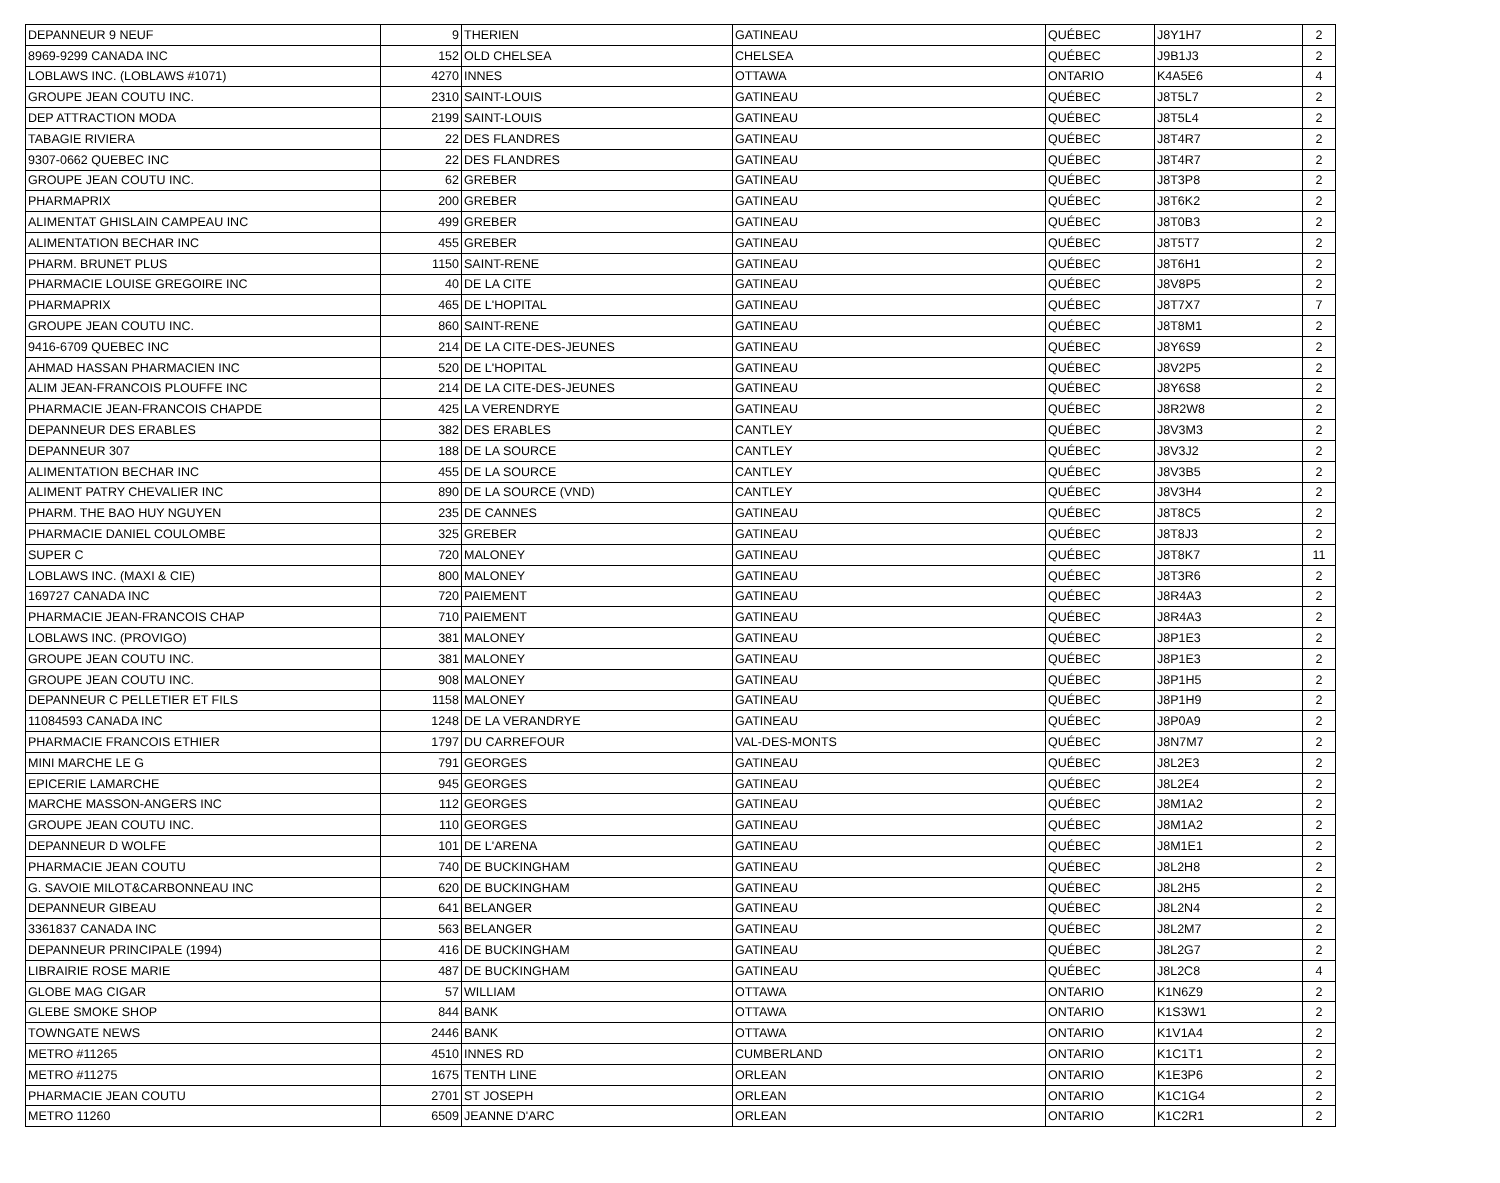| DEPANNEUR 9 NEUF | 9 | THERIEN | GATINEAU | QUÉBEC | J8Y1H7 | 2 |
| 8969-9299 CANADA INC | 152 | OLD CHELSEA | CHELSEA | QUÉBEC | J9B1J3 | 2 |
| LOBLAWS INC. (LOBLAWS #1071) | 4270 | INNES | OTTAWA | ONTARIO | K4A5E6 | 4 |
| GROUPE JEAN COUTU INC. | 2310 | SAINT-LOUIS | GATINEAU | QUÉBEC | J8T5L7 | 2 |
| DEP ATTRACTION MODA | 2199 | SAINT-LOUIS | GATINEAU | QUÉBEC | J8T5L4 | 2 |
| TABAGIE RIVIERA | 22 | DES FLANDRES | GATINEAU | QUÉBEC | J8T4R7 | 2 |
| 9307-0662 QUEBEC INC | 22 | DES FLANDRES | GATINEAU | QUÉBEC | J8T4R7 | 2 |
| GROUPE JEAN COUTU INC. | 62 | GREBER | GATINEAU | QUÉBEC | J8T3P8 | 2 |
| PHARMAPRIX | 200 | GREBER | GATINEAU | QUÉBEC | J8T6K2 | 2 |
| ALIMENTAT GHISLAIN CAMPEAU INC | 499 | GREBER | GATINEAU | QUÉBEC | J8T0B3 | 2 |
| ALIMENTATION BECHAR INC | 455 | GREBER | GATINEAU | QUÉBEC | J8T5T7 | 2 |
| PHARM. BRUNET PLUS | 1150 | SAINT-RENE | GATINEAU | QUÉBEC | J8T6H1 | 2 |
| PHARMACIE LOUISE GREGOIRE INC | 40 | DE LA CITE | GATINEAU | QUÉBEC | J8V8P5 | 2 |
| PHARMAPRIX | 465 | DE L'HOPITAL | GATINEAU | QUÉBEC | J8T7X7 | 7 |
| GROUPE JEAN COUTU INC. | 860 | SAINT-RENE | GATINEAU | QUÉBEC | J8T8M1 | 2 |
| 9416-6709 QUEBEC INC | 214 | DE LA CITE-DES-JEUNES | GATINEAU | QUÉBEC | J8Y6S9 | 2 |
| AHMAD HASSAN PHARMACIEN INC | 520 | DE L'HOPITAL | GATINEAU | QUÉBEC | J8V2P5 | 2 |
| ALIM JEAN-FRANCOIS PLOUFFE INC | 214 | DE LA CITE-DES-JEUNES | GATINEAU | QUÉBEC | J8Y6S8 | 2 |
| PHARMACIE JEAN-FRANCOIS CHAPDE | 425 | LA VERENDRYE | GATINEAU | QUÉBEC | J8R2W8 | 2 |
| DEPANNEUR DES ERABLES | 382 | DES ERABLES | CANTLEY | QUÉBEC | J8V3M3 | 2 |
| DEPANNEUR 307 | 188 | DE LA SOURCE | CANTLEY | QUÉBEC | J8V3J2 | 2 |
| ALIMENTATION BECHAR INC | 455 | DE LA SOURCE | CANTLEY | QUÉBEC | J8V3B5 | 2 |
| ALIMENT PATRY CHEVALIER INC | 890 | DE LA SOURCE (VND) | CANTLEY | QUÉBEC | J8V3H4 | 2 |
| PHARM. THE BAO HUY NGUYEN | 235 | DE CANNES | GATINEAU | QUÉBEC | J8T8C5 | 2 |
| PHARMACIE DANIEL COULOMBE | 325 | GREBER | GATINEAU | QUÉBEC | J8T8J3 | 2 |
| SUPER C | 720 | MALONEY | GATINEAU | QUÉBEC | J8T8K7 | 11 |
| LOBLAWS INC. (MAXI & CIE) | 800 | MALONEY | GATINEAU | QUÉBEC | J8T3R6 | 2 |
| 169727 CANADA INC | 720 | PAIEMENT | GATINEAU | QUÉBEC | J8R4A3 | 2 |
| PHARMACIE JEAN-FRANCOIS CHAP | 710 | PAIEMENT | GATINEAU | QUÉBEC | J8R4A3 | 2 |
| LOBLAWS INC. (PROVIGO) | 381 | MALONEY | GATINEAU | QUÉBEC | J8P1E3 | 2 |
| GROUPE JEAN COUTU INC. | 381 | MALONEY | GATINEAU | QUÉBEC | J8P1E3 | 2 |
| GROUPE JEAN COUTU INC. | 908 | MALONEY | GATINEAU | QUÉBEC | J8P1H5 | 2 |
| DEPANNEUR C PELLETIER ET FILS | 1158 | MALONEY | GATINEAU | QUÉBEC | J8P1H9 | 2 |
| 11084593 CANADA INC | 1248 | DE LA VERANDRYE | GATINEAU | QUÉBEC | J8P0A9 | 2 |
| PHARMACIE FRANCOIS ETHIER | 1797 | DU CARREFOUR | VAL-DES-MONTS | QUÉBEC | J8N7M7 | 2 |
| MINI MARCHE LE G | 791 | GEORGES | GATINEAU | QUÉBEC | J8L2E3 | 2 |
| EPICERIE LAMARCHE | 945 | GEORGES | GATINEAU | QUÉBEC | J8L2E4 | 2 |
| MARCHE MASSON-ANGERS INC | 112 | GEORGES | GATINEAU | QUÉBEC | J8M1A2 | 2 |
| GROUPE JEAN COUTU INC. | 110 | GEORGES | GATINEAU | QUÉBEC | J8M1A2 | 2 |
| DEPANNEUR D WOLFE | 101 | DE L'ARENA | GATINEAU | QUÉBEC | J8M1E1 | 2 |
| PHARMACIE JEAN COUTU | 740 | DE BUCKINGHAM | GATINEAU | QUÉBEC | J8L2H8 | 2 |
| G. SAVOIE MILOT&CARBONNEAU INC | 620 | DE BUCKINGHAM | GATINEAU | QUÉBEC | J8L2H5 | 2 |
| DEPANNEUR GIBEAU | 641 | BELANGER | GATINEAU | QUÉBEC | J8L2N4 | 2 |
| 3361837 CANADA INC | 563 | BELANGER | GATINEAU | QUÉBEC | J8L2M7 | 2 |
| DEPANNEUR PRINCIPALE (1994) | 416 | DE BUCKINGHAM | GATINEAU | QUÉBEC | J8L2G7 | 2 |
| LIBRAIRIE ROSE MARIE | 487 | DE BUCKINGHAM | GATINEAU | QUÉBEC | J8L2C8 | 4 |
| GLOBE MAG CIGAR | 57 | WILLIAM | OTTAWA | ONTARIO | K1N6Z9 | 2 |
| GLEBE SMOKE SHOP | 844 | BANK | OTTAWA | ONTARIO | K1S3W1 | 2 |
| TOWNGATE NEWS | 2446 | BANK | OTTAWA | ONTARIO | K1V1A4 | 2 |
| METRO #11265 | 4510 | INNES RD | CUMBERLAND | ONTARIO | K1C1T1 | 2 |
| METRO #11275 | 1675 | TENTH LINE | ORLEAN | ONTARIO | K1E3P6 | 2 |
| PHARMACIE JEAN COUTU | 2701 | ST JOSEPH | ORLEAN | ONTARIO | K1C1G4 | 2 |
| METRO 11260 | 6509 | JEANNE D'ARC | ORLEAN | ONTARIO | K1C2R1 | 2 |